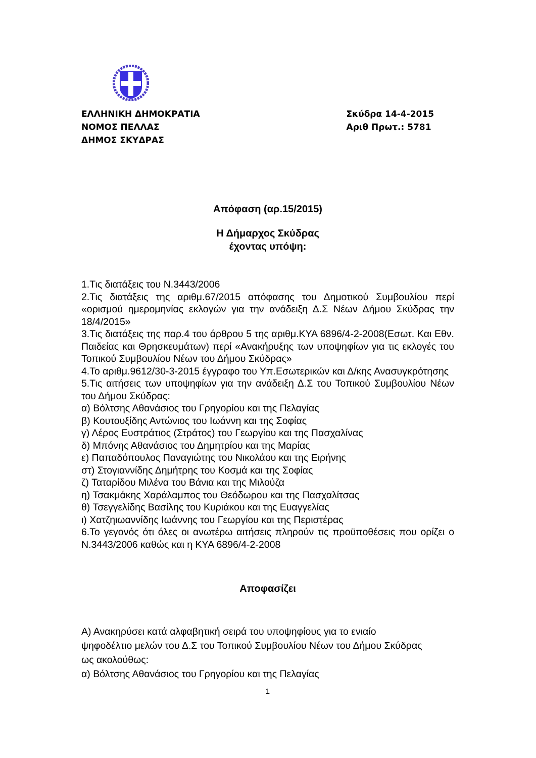ΕΛΛΗΝΙΚΗ ΔΗΜΟΚΡΑΤΙΑ
ΝΟΜΟΣ ΠΕΛΛΑΣ
ΔΗΜΟΣ ΣΚΥΔΡΑΣ
Σκύδρα 14-4-2015
Αριθ Πρωτ.: 5781
Απόφαση (αρ.15/2015)
Η Δήμαρχος Σκύδρας
έχοντας υπόψη:
1.Τις διατάξεις του Ν.3443/2006
2.Τις διατάξεις της αριθμ.67/2015 απόφασης του Δημοτικού Συμβουλίου περί «ορισμού ημερομηνίας εκλογών για την ανάδειξη Δ.Σ Νέων Δήμου Σκύδρας την 18/4/2015»
3.Τις διατάξεις της παρ.4 του άρθρου 5 της αριθμ.ΚΥΑ 6896/4-2-2008(Εσωτ. Και Εθν. Παιδείας και Θρησκευμάτων) περί «Ανακήρυξης των υποψηφίων για τις εκλογές του Τοπικού Συμβουλίου Νέων του Δήμου Σκύδρας»
4.Το αριθμ.9612/30-3-2015 έγγραφο του Υπ.Εσωτερικών και Δ/κης Ανασυγκρότησης
5.Τις αιτήσεις των υποψηφίων για την ανάδειξη Δ.Σ του Τοπικού Συμβουλίου Νέων του Δήμου Σκύδρας:
α) Βόλτσης Αθανάσιος του Γρηγορίου και της Πελαγίας
β) Κουτουξίδης Αντώνιος του Ιωάννη και της Σοφίας
γ) Λέρος Ευστράτιος (Στράτος) του Γεωργίου και της Πασχαλίνας
δ) Μπόνης Αθανάσιος του Δημητρίου και της Μαρίας
ε) Παπαδόπουλος Παναγιώτης του Νικολάου και της Ειρήνης
στ) Στογιαννίδης Δημήτρης του Κοσμά και της Σοφίας
ζ) Ταταρίδου Μιλένα του Βάνια και της Μιλούζα
η) Τσακμάκης Χαράλαμπος του Θεόδωρου και της Πασχαλίτσας
θ) Τσεγγελίδης Βασίλης του Κυριάκου και της Ευαγγελίας
ι) Χατζηιωαννίδης Ιωάννης του Γεωργίου και της Περιστέρας
6.Το γεγονός ότι όλες οι ανωτέρω αιτήσεις πληρούν τις προϋποθέσεις που ορίζει ο Ν.3443/2006 καθώς και η ΚΥΑ 6896/4-2-2008
Αποφασίζει
Α) Ανακηρύσει κατά αλφαβητική σειρά του υποψηφίους για το ενιαίο ψηφοδέλτιο μελών του Δ.Σ του Τοπικού Συμβουλίου Νέων του Δήμου Σκύδρας ως ακολούθως:
α) Βόλτσης Αθανάσιος του Γρηγορίου και της Πελαγίας
1